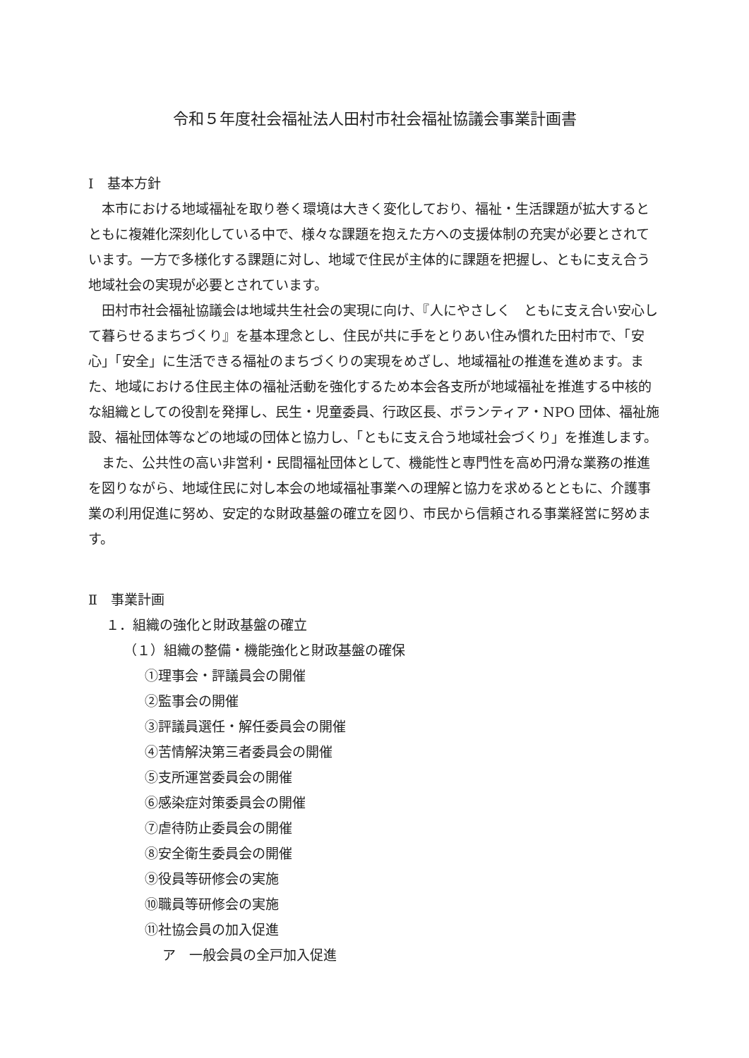令和５年度社会福祉法人田村市社会福祉協議会事業計画書
Ⅰ　基本方針
本市における地域福祉を取り巻く環境は大きく変化しており、福祉・生活課題が拡大するとともに複雑化深刻化している中で、様々な課題を抱えた方への支援体制の充実が必要とされています。一方で多様化する課題に対し、地域で住民が主体的に課題を把握し、ともに支え合う地域社会の実現が必要とされています。
田村市社会福祉協議会は地域共生社会の実現に向け、『人にやさしく　ともに支え合い安心して暮らせるまちづくり』を基本理念とし、住民が共に手をとりあい住み慣れた田村市で、「安心」「安全」に生活できる福祉のまちづくりの実現をめざし、地域福祉の推進を進めます。また、地域における住民主体の福祉活動を強化するため本会各支所が地域福祉を推進する中核的な組織としての役割を発揮し、民生・児童委員、行政区長、ボランティア・NPO 団体、福祉施設、福祉団体等などの地域の団体と協力し、「ともに支え合う地域社会づくり」を推進します。
また、公共性の高い非営利・民間福祉団体として、機能性と専門性を高め円滑な業務の推進を図りながら、地域住民に対し本会の地域福祉事業への理解と協力を求めるとともに、介護事業の利用促進に努め、安定的な財政基盤の確立を図り、市民から信頼される事業経営に努めます。
Ⅱ　事業計画
１．組織の強化と財政基盤の確立
（１）組織の整備・機能強化と財政基盤の確保
①理事会・評議員会の開催
②監事会の開催
③評議員選任・解任委員会の開催
④苦情解決第三者委員会の開催
⑤支所運営委員会の開催
⑥感染症対策委員会の開催
⑦虐待防止委員会の開催
⑧安全衛生委員会の開催
⑨役員等研修会の実施
⑩職員等研修会の実施
⑪社協会員の加入促進
ア　一般会員の全戸加入促進